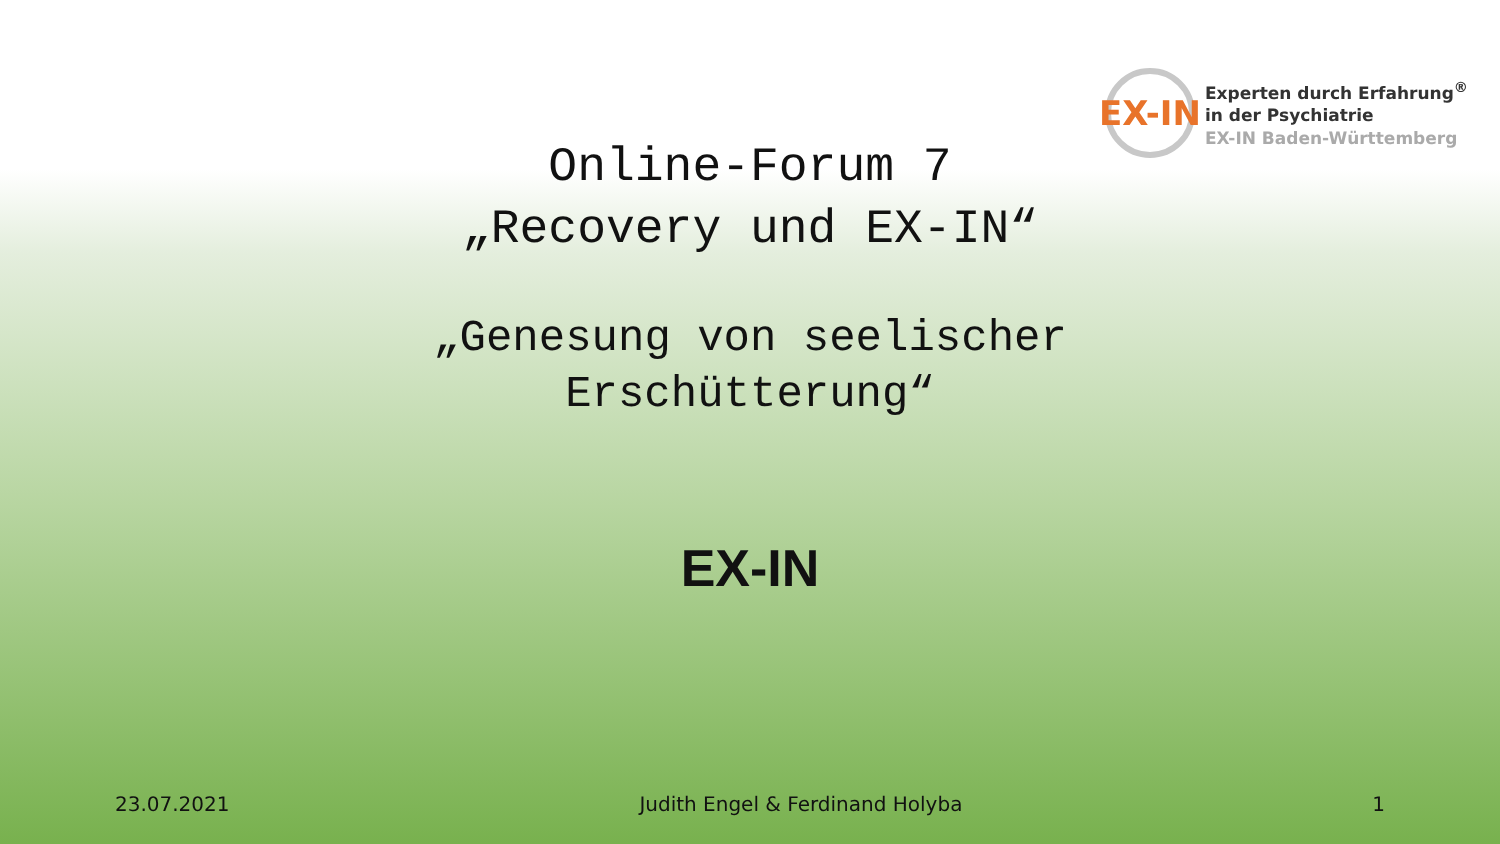EX-IN
Experten durch Erfahrung<sup>®</sup>
in der Psychiatrie
EX-IN Baden-Württemberg
Online-Forum 7
„Recovery und EX-IN“
„Genesung von seelischer
Erschütterung“
EX-IN
23.07.2021 Judith Engel & Ferdinand Holyba 1